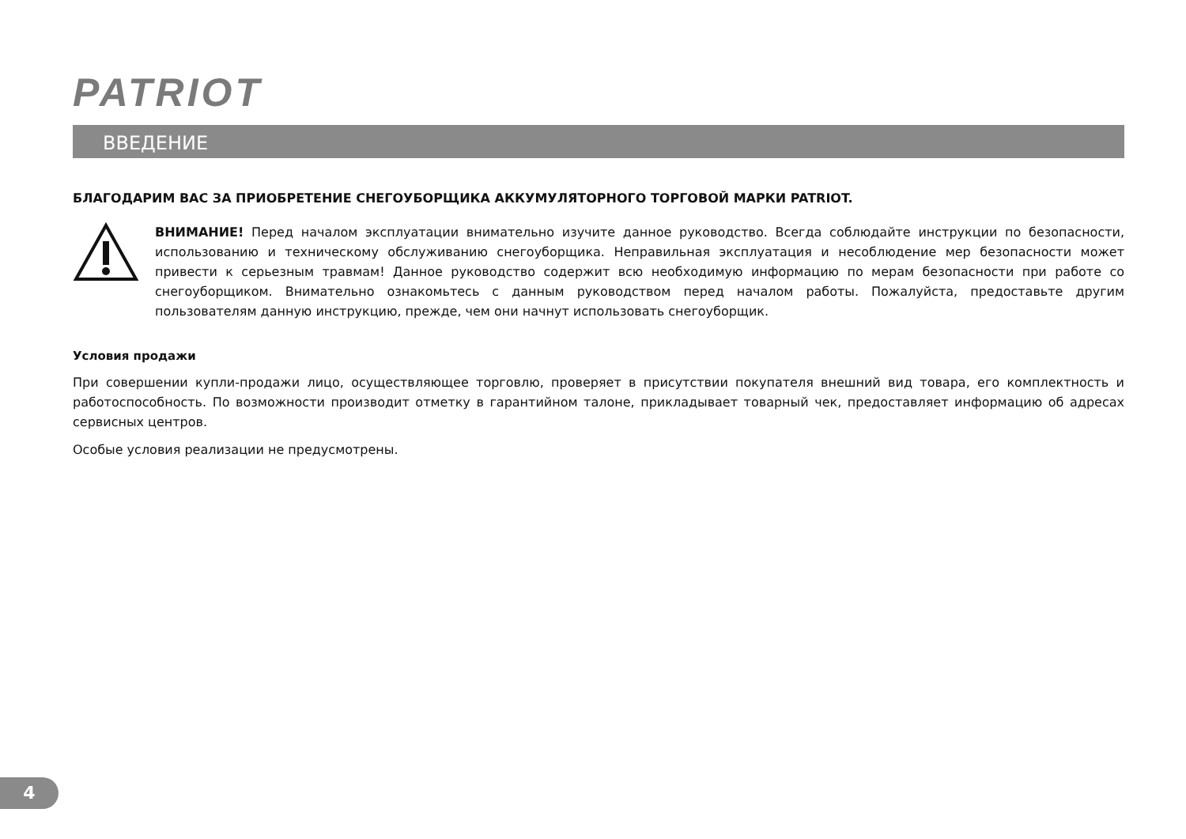PATRIOT
ВВЕДЕНИЕ
БЛАГОДАРИМ ВАС ЗА ПРИОБРЕТЕНИЕ СНЕГОУБОРЩИКА АККУМУЛЯТОРНОГО ТОРГОВОЙ МАРКИ PATRIOT.
ВНИМАНИЕ! Перед началом эксплуатации внимательно изучите данное руководство. Всегда соблюдайте инструкции по безопасности, использованию и техническому обслуживанию снегоуборщика. Неправильная эксплуатация и несоблюдение мер безопасности может привести к серьезным травмам! Данное руководство содержит всю необходимую информацию по мерам безопасности при работе со снегоуборщиком. Внимательно ознакомьтесь с данным руководством перед началом работы. Пожалуйста, предоставьте другим пользователям данную инструкцию, прежде, чем они начнут использовать снегоуборщик.
Условия продажи
При совершении купли-продажи лицо, осуществляющее торговлю, проверяет в присутствии покупателя внешний вид товара, его комплектность и работоспособность. По возможности производит отметку в гарантийном талоне, прикладывает товарный чек, предоставляет информацию об адресах сервисных центров.
Особые условия реализации не предусмотрены.
4